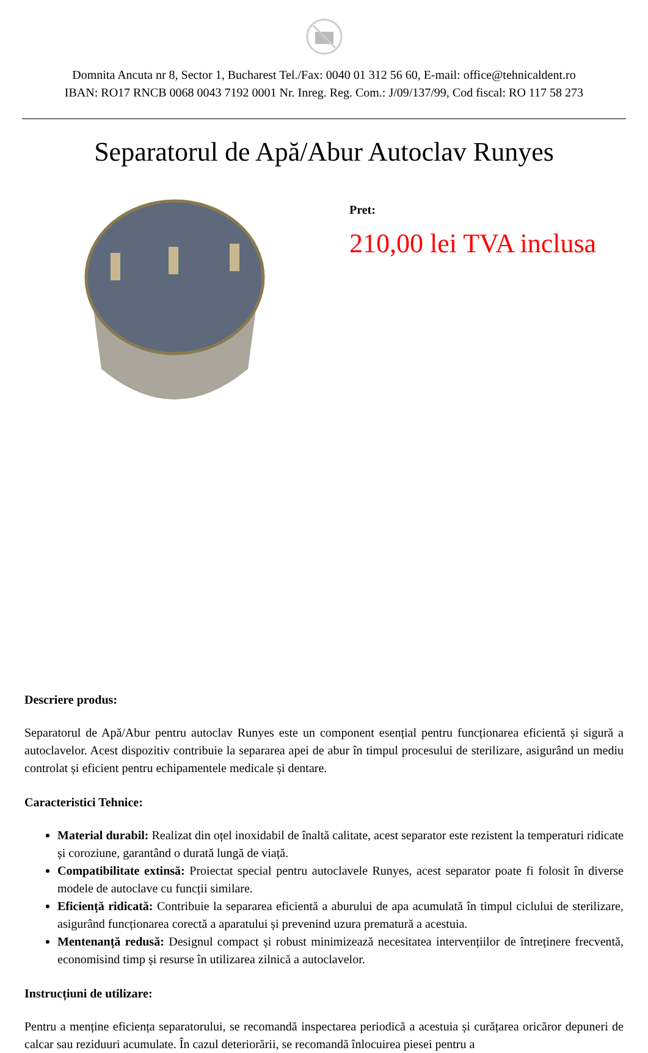Domnita Ancuta nr 8, Sector 1, Bucharest Tel./Fax: 0040 01 312 56 60, E-mail: office@tehnicaldent.ro
IBAN: RO17 RNCB 0068 0043 7192 0001 Nr. Inreg. Reg. Com.: J/09/137/99, Cod fiscal: RO 117 58 273
Separatorul de Apă/Abur Autoclav Runyes
Pret:
210,00 lei TVA inclusa
Descriere produs:
Separatorul de Apă/Abur pentru autoclav Runyes este un component esențial pentru funcționarea eficientă și sigură a autoclavelor. Acest dispozitiv contribuie la separarea apei de abur în timpul procesului de sterilizare, asigurând un mediu controlat și eficient pentru echipamentele medicale și dentare.
Caracteristici Tehnice:
Material durabil: Realizat din oțel inoxidabil de înaltă calitate, acest separator este rezistent la temperaturi ridicate și coroziune, garantând o durată lungă de viață.
Compatibilitate extinsă: Proiectat special pentru autoclavele Runyes, acest separator poate fi folosit în diverse modele de autoclave cu funcții similare.
Eficiență ridicată: Contribuie la separarea eficientă a aburului de apa acumulată în timpul ciclului de sterilizare, asigurând funcționarea corectă a aparatului și prevenind uzura prematură a acestuia.
Mentenanță redusă: Designul compact și robust minimizează necesitatea intervențiilor de întreținere frecventă, economisind timp și resurse în utilizarea zilnică a autoclavelor.
Instrucțiuni de utilizare:
Pentru a menține eficiența separatorului, se recomandă inspectarea periodică a acestuia și curățarea oricăror depuneri de calcar sau reziduuri acumulate. În cazul deteriorării, se recomandă înlocuirea piesei pentru a